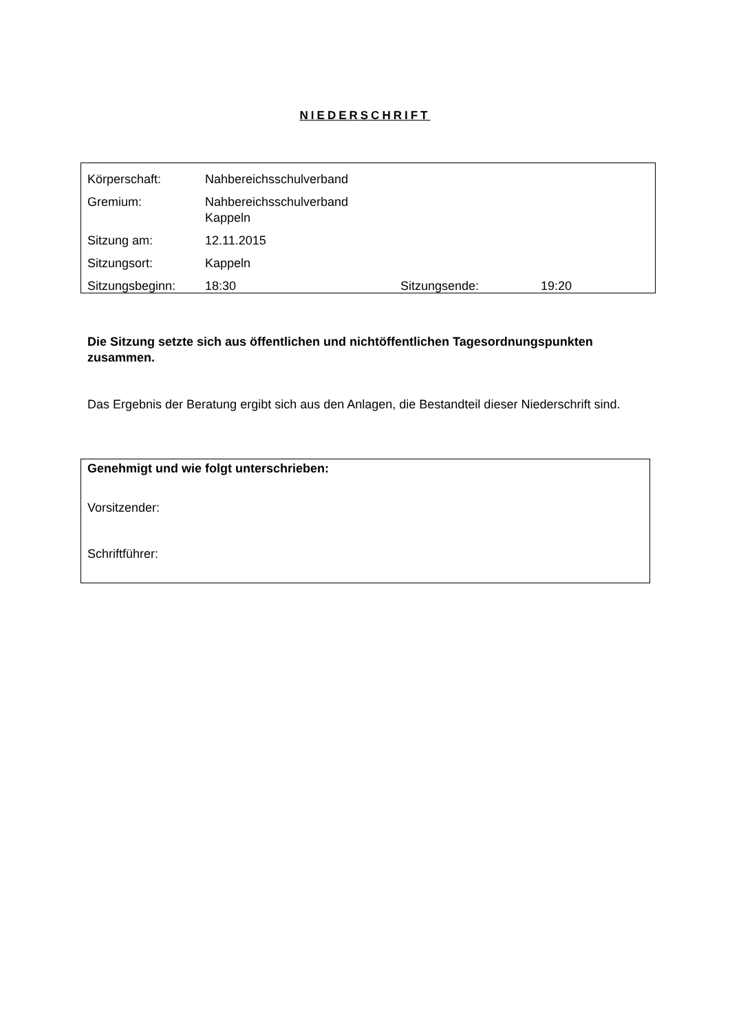NIEDERSCHRIFT
| Körperschaft: | Nahbereichsschulverband | | |
| Gremium: | Nahbereichsschulverband Kappeln | | |
| Sitzung am: | 12.11.2015 | | |
| Sitzungsort: | Kappeln | | |
| Sitzungsbeginn: | 18:30 | Sitzungsende: | 19:20 |
Die Sitzung setzte sich aus öffentlichen und nichtöffentlichen Tagesordnungspunkten zusammen.
Das Ergebnis der Beratung ergibt sich aus den Anlagen, die Bestandteil dieser Niederschrift sind.
Genehmigt und wie folgt unterschrieben:
Vorsitzender:
Schriftführer: